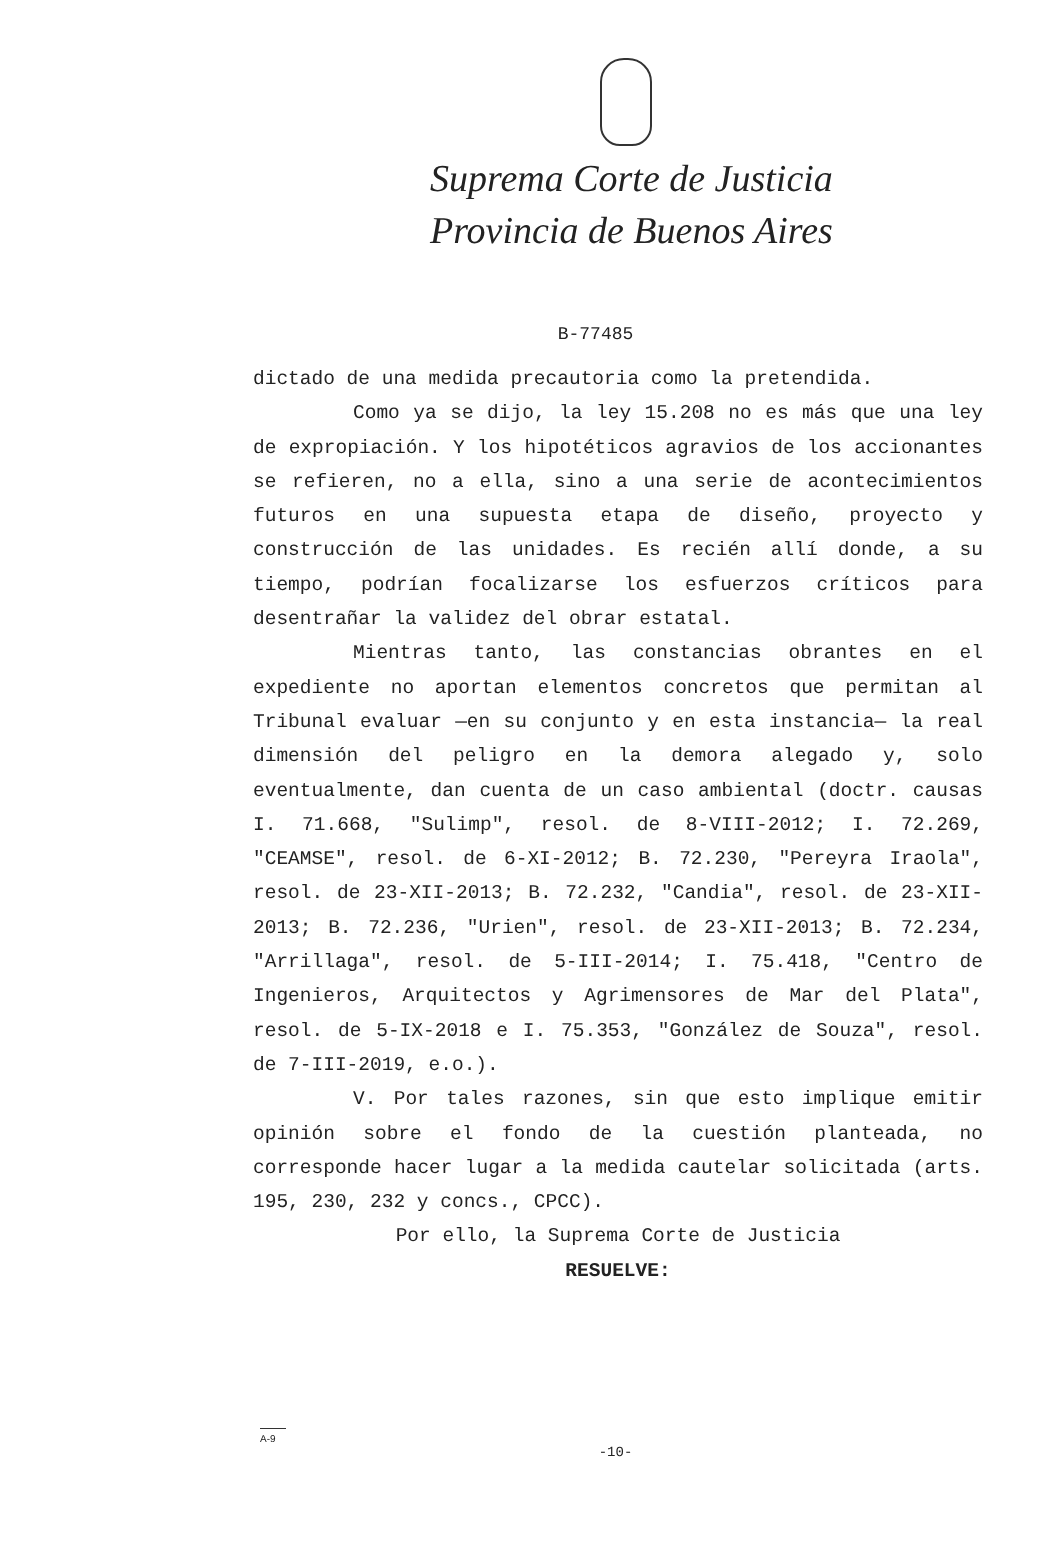Suprema Corte de Justicia
Provincia de Buenos Aires
B-77485
dictado de una medida precautoria como la pretendida.
Como ya se dijo, la ley 15.208 no es más que una ley de expropiación. Y los hipotéticos agravios de los accionantes se refieren, no a ella, sino a una serie de acontecimientos futuros en una supuesta etapa de diseño, proyecto y construcción de las unidades. Es recién allí donde, a su tiempo, podrían focalizarse los esfuerzos críticos para desentrañar la validez del obrar estatal.
Mientras tanto, las constancias obrantes en el expediente no aportan elementos concretos que permitan al Tribunal evaluar —en su conjunto y en esta instancia— la real dimensión del peligro en la demora alegado y, solo eventualmente, dan cuenta de un caso ambiental (doctr. causas I. 71.668, "Sulimp", resol. de 8-VIII-2012; I. 72.269, "CEAMSE", resol. de 6-XI-2012; B. 72.230, "Pereyra Iraola", resol. de 23-XII-2013; B. 72.232, "Candia", resol. de 23-XII-2013; B. 72.236, "Urien", resol. de 23-XII-2013; B. 72.234, "Arrillaga", resol. de 5-III-2014; I. 75.418, "Centro de Ingenieros, Arquitectos y Agrimensores de Mar del Plata", resol. de 5-IX-2018 e I. 75.353, "González de Souza", resol. de 7-III-2019, e.o.).
V. Por tales razones, sin que esto implique emitir opinión sobre el fondo de la cuestión planteada, no corresponde hacer lugar a la medida cautelar solicitada (arts. 195, 230, 232 y concs., CPCC).
Por ello, la Suprema Corte de Justicia
RESUELVE:
A-9
-10-